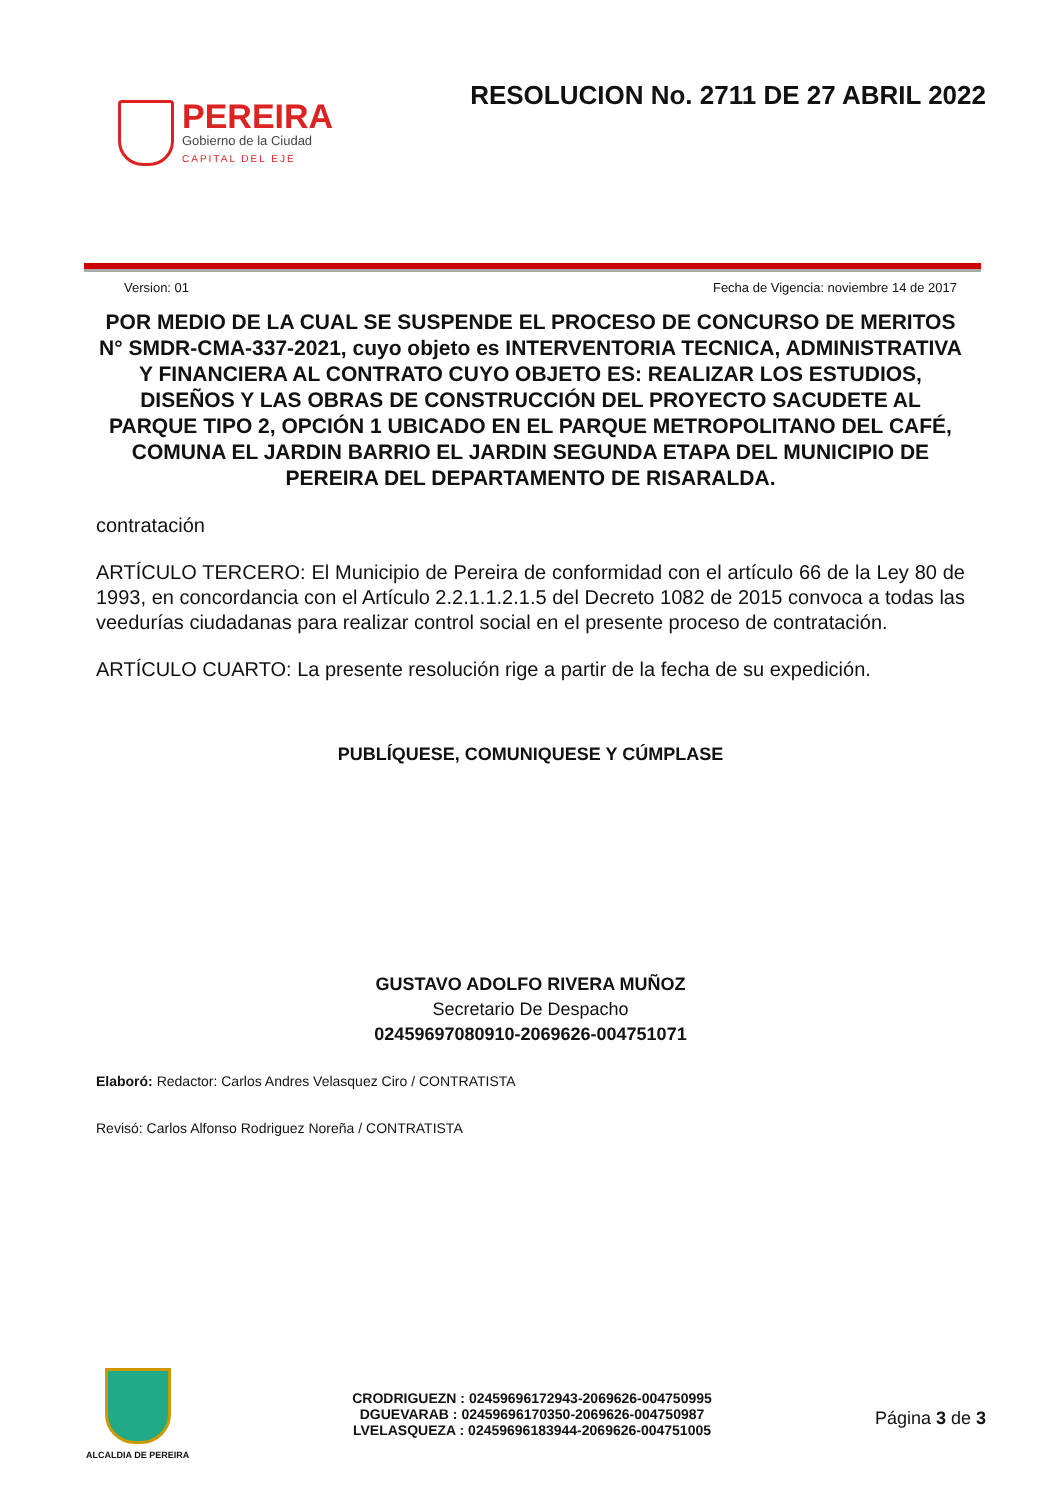PEREIRA
Gobierno de la Ciudad
CAPITAL DEL EJE
RESOLUCION No. 2711 DE 27 ABRIL 2022
Version: 01 Fecha de Vigencia: noviembre 14 de 2017
POR MEDIO DE LA CUAL SE SUSPENDE EL PROCESO DE CONCURSO DE MERITOS N° SMDR-CMA-337-2021, cuyo objeto es INTERVENTORIA TECNICA, ADMINISTRATIVA Y FINANCIERA AL CONTRATO CUYO OBJETO ES: REALIZAR LOS ESTUDIOS, DISEÑOS Y LAS OBRAS DE CONSTRUCCIÓN DEL PROYECTO SACUDETE AL PARQUE TIPO 2, OPCIÓN 1 UBICADO EN EL PARQUE METROPOLITANO DEL CAFÉ, COMUNA EL JARDIN BARRIO EL JARDIN SEGUNDA ETAPA DEL MUNICIPIO DE PEREIRA DEL DEPARTAMENTO DE RISARALDA.
contratación
ARTÍCULO TERCERO: El Municipio de Pereira de conformidad con el artículo 66 de la Ley 80 de 1993, en concordancia con el Artículo 2.2.1.1.2.1.5 del Decreto 1082 de 2015 convoca a todas las veedurías ciudadanas para realizar control social en el presente proceso de contratación.
ARTÍCULO CUARTO: La presente resolución rige a partir de la fecha de su expedición.
PUBLÍQUESE, COMUNIQUESE Y CÚMPLASE
GUSTAVO ADOLFO RIVERA MUÑOZ
Secretario De Despacho
02459697080910-2069626-004751071
Elaboró: Redactor: Carlos Andres Velasquez Ciro / CONTRATISTA
Revisó: Carlos Alfonso Rodriguez Noreña / CONTRATISTA
ALCALDIA DE PEREIRA
CRODRIGUEZN : 02459696172943-2069626-004750995
DGUEVARAB : 02459696170350-2069626-004750987
LVELASQUEZA : 02459696183944-2069626-004751005
Página 3 de 3